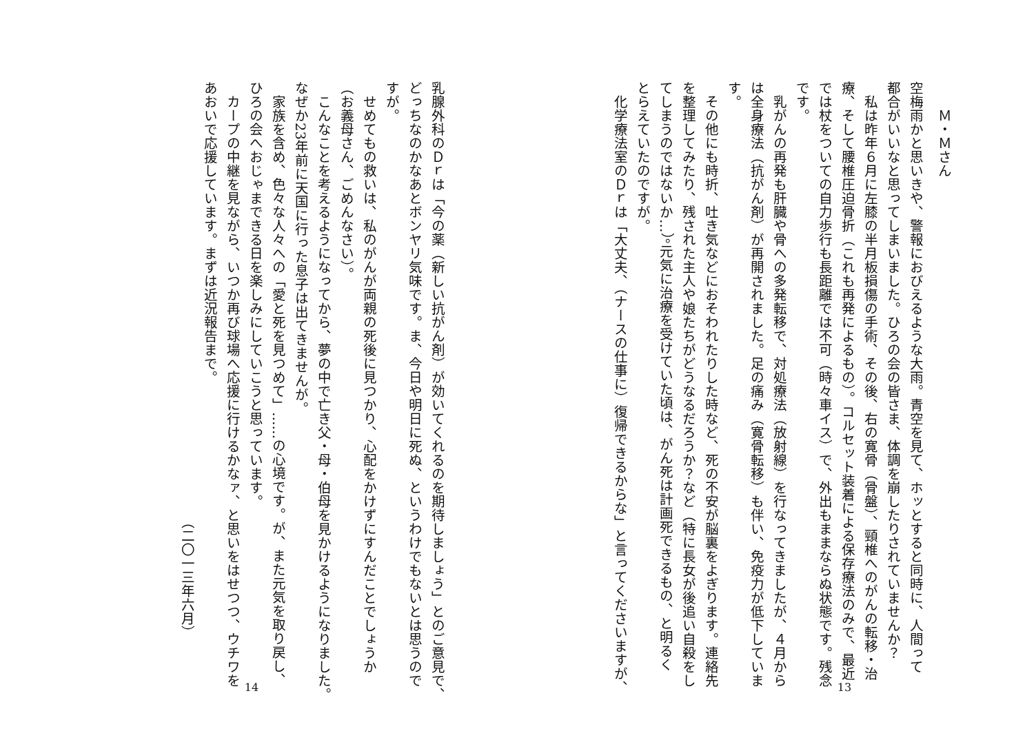Ｍ・Ｍさん
空梅雨かと思いきや、警報におびえるような大雨。青空を見て、ホッとすると同時に、人間って
都合がいいなと思ってしまいました。ひろの会の皆さま、体調を崩したりされていませんか？
　私は昨年６月に左膝の半月板損傷の手術、その後、右の寛骨（骨盤）、頸椎へのがんの転移・治
療、そして腰椎圧迫骨折（これも再発によるもの）。コルセット装着による保存療法のみで、最近
では杖をついての自力歩行も長距離では不可（時々車イス）で、外出もままならぬ状態です。残念
です。
　乳がんの再発も肝臓や骨への多発転移で、対処療法（放射線）を行なってきましたが、４月から
は全身療法（抗がん剤）が再開されました。足の痛み（寛骨転移）も伴い、免疫力が低下していま
す。
　その他にも時折、吐き気などにおそわれたりした時など、死の不安が脳裏をよぎります。連絡先
を整理してみたり、残された主人や娘たちがどうなるだろうか？など（特に長女が後追い自殺をし
てしまうのではないか…）。元気に治療を受けていた頃は、がん死は計画死できるもの、と明るく
とらえていたのですが。
　化学療法室のＤｒは「大丈夫、（ナースの仕事に）復帰できるからな」と言ってくださいますが、
13
乳腺外科のＤｒは「今の薬（新しい抗がん剤）が効いてくれるのを期待しましょう」とのご意見で、
どっちなのかなあとボンヤリ気味です。ま、今日や明日に死ぬ、というわけでもないとは思うので
すが。
　せめてもの救いは、私のがんが両親の死後に見つかり、心配をかけずにすんだことでしょうか
（お義母さん、ごめんなさい）。
　こんなことを考えるようになってから、夢の中で亡き父・母・伯母を見かけるようになりました。
なぜか23年前に天国に行った息子は出てきませんが。
　家族を含め、色々な人々への「愛と死を見つめて」……の心境です。が、また元気を取り戻し、
ひろの会へおじゃまできる日を楽しみにしていこうと思っています。
　カープの中継を見ながら、いつか再び球場へ応援に行けるかなァ、と思いをはせつつ、ウチワを
あおいで応援しています。まずは近況報告まで。
（二〇一三年六月）
14